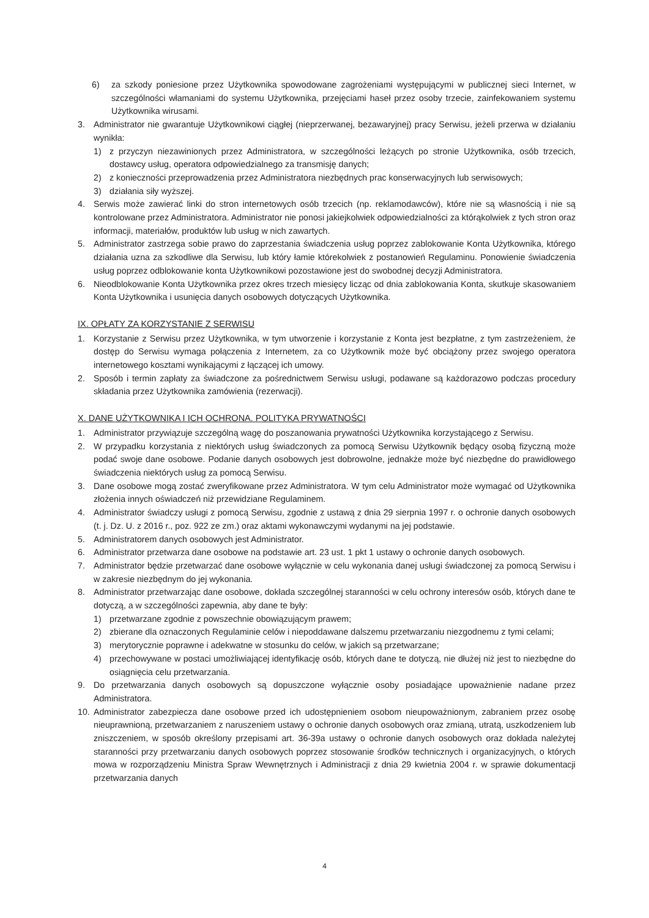6) za szkody poniesione przez Użytkownika spowodowane zagrożeniami występującymi w publicznej sieci Internet, w szczególności włamaniami do systemu Użytkownika, przejęciami haseł przez osoby trzecie, zainfekowaniem systemu Użytkownika wirusami.
3. Administrator nie gwarantuje Użytkownikowi ciągłej (nieprzerwanej, bezawaryjnej) pracy Serwisu, jeżeli przerwa w działaniu wynikła:
1) z przyczyn niezawinionych przez Administratora, w szczególności leżących po stronie Użytkownika, osób trzecich, dostawcy usług, operatora odpowiedzialnego za transmisję danych;
2) z konieczności przeprowadzenia przez Administratora niezbędnych prac konserwacyjnych lub serwisowych;
3) działania siły wyższej.
4. Serwis może zawierać linki do stron internetowych osób trzecich (np. reklamodawców), które nie są własnością i nie są kontrolowane przez Administratora. Administrator nie ponosi jakiejkolwiek odpowiedzialności za którąkolwiek z tych stron oraz informacji, materiałów, produktów lub usług w nich zawartych.
5. Administrator zastrzega sobie prawo do zaprzestania świadczenia usług poprzez zablokowanie Konta Użytkownika, którego działania uzna za szkodliwe dla Serwisu, lub który łamie którekolwiek z postanowień Regulaminu. Ponowienie świadczenia usług poprzez odblokowanie konta Użytkownikowi pozostawione jest do swobodnej decyzji Administratora.
6. Nieodblokowanie Konta Użytkownika przez okres trzech miesięcy licząc od dnia zablokowania Konta, skutkuje skasowaniem Konta Użytkownika i usunięcia danych osobowych dotyczących Użytkownika.
IX. OPŁATY ZA KORZYSTANIE Z SERWISU
1. Korzystanie z Serwisu przez Użytkownika, w tym utworzenie i korzystanie z Konta jest bezpłatne, z tym zastrzeżeniem, że dostęp do Serwisu wymaga połączenia z Internetem, za co Użytkownik może być obciążony przez swojego operatora internetowego kosztami wynikającymi z łączącej ich umowy.
2. Sposób i termin zapłaty za świadczone za pośrednictwem Serwisu usługi, podawane są każdorazowo podczas procedury składania przez Użytkownika zamówienia (rezerwacji).
X. DANE UŻYTKOWNIKA I ICH OCHRONA. POLITYKA PRYWATNOŚCI
1. Administrator przywiązuje szczególną wagę do poszanowania prywatności Użytkownika korzystającego z Serwisu.
2. W przypadku korzystania z niektórych usług świadczonych za pomocą Serwisu Użytkownik będący osobą fizyczną może podać swoje dane osobowe. Podanie danych osobowych jest dobrowolne, jednakże może być niezbędne do prawidłowego świadczenia niektórych usług za pomocą Serwisu.
3. Dane osobowe mogą zostać zweryfikowane przez Administratora. W tym celu Administrator może wymagać od Użytkownika złożenia innych oświadczeń niż przewidziane Regulaminem.
4. Administrator świadczy usługi z pomocą Serwisu, zgodnie z ustawą z dnia 29 sierpnia 1997 r. o ochronie danych osobowych (t. j. Dz. U. z 2016 r., poz. 922 ze zm.) oraz aktami wykonawczymi wydanymi na jej podstawie.
5. Administratorem danych osobowych jest Administrator.
6. Administrator przetwarza dane osobowe na podstawie art. 23 ust. 1 pkt 1 ustawy o ochronie danych osobowych.
7. Administrator będzie przetwarzać dane osobowe wyłącznie w celu wykonania danej usługi świadczonej za pomocą Serwisu i w zakresie niezbędnym do jej wykonania.
8. Administrator przetwarzając dane osobowe, dokłada szczególnej staranności w celu ochrony interesów osób, których dane te dotyczą, a w szczególności zapewnia, aby dane te były:
1) przetwarzane zgodnie z powszechnie obowiązującym prawem;
2) zbierane dla oznaczonych Regulaminie celów i niepoddawane dalszemu przetwarzaniu niezgodnemu z tymi celami;
3) merytorycznie poprawne i adekwatne w stosunku do celów, w jakich są przetwarzane;
4) przechowywane w postaci umożliwiającej identyfikację osób, których dane te dotyczą, nie dłużej niż jest to niezbędne do osiągnięcia celu przetwarzania.
9. Do przetwarzania danych osobowych są dopuszczone wyłącznie osoby posiadające upoważnienie nadane przez Administratora.
10. Administrator zabezpiecza dane osobowe przed ich udostępnieniem osobom nieupoważnionym, zabraniem przez osobę nieuprawnioną, przetwarzaniem z naruszeniem ustawy o ochronie danych osobowych oraz zmianą, utratą, uszkodzeniem lub zniszczeniem, w sposób określony przepisami art. 36-39a ustawy o ochronie danych osobowych oraz dokłada należytej staranności przy przetwarzaniu danych osobowych poprzez stosowanie środków technicznych i organizacyjnych, o których mowa w rozporządzeniu Ministra Spraw Wewnętrznych i Administracji z dnia 29 kwietnia 2004 r. w sprawie dokumentacji przetwarzania danych
4